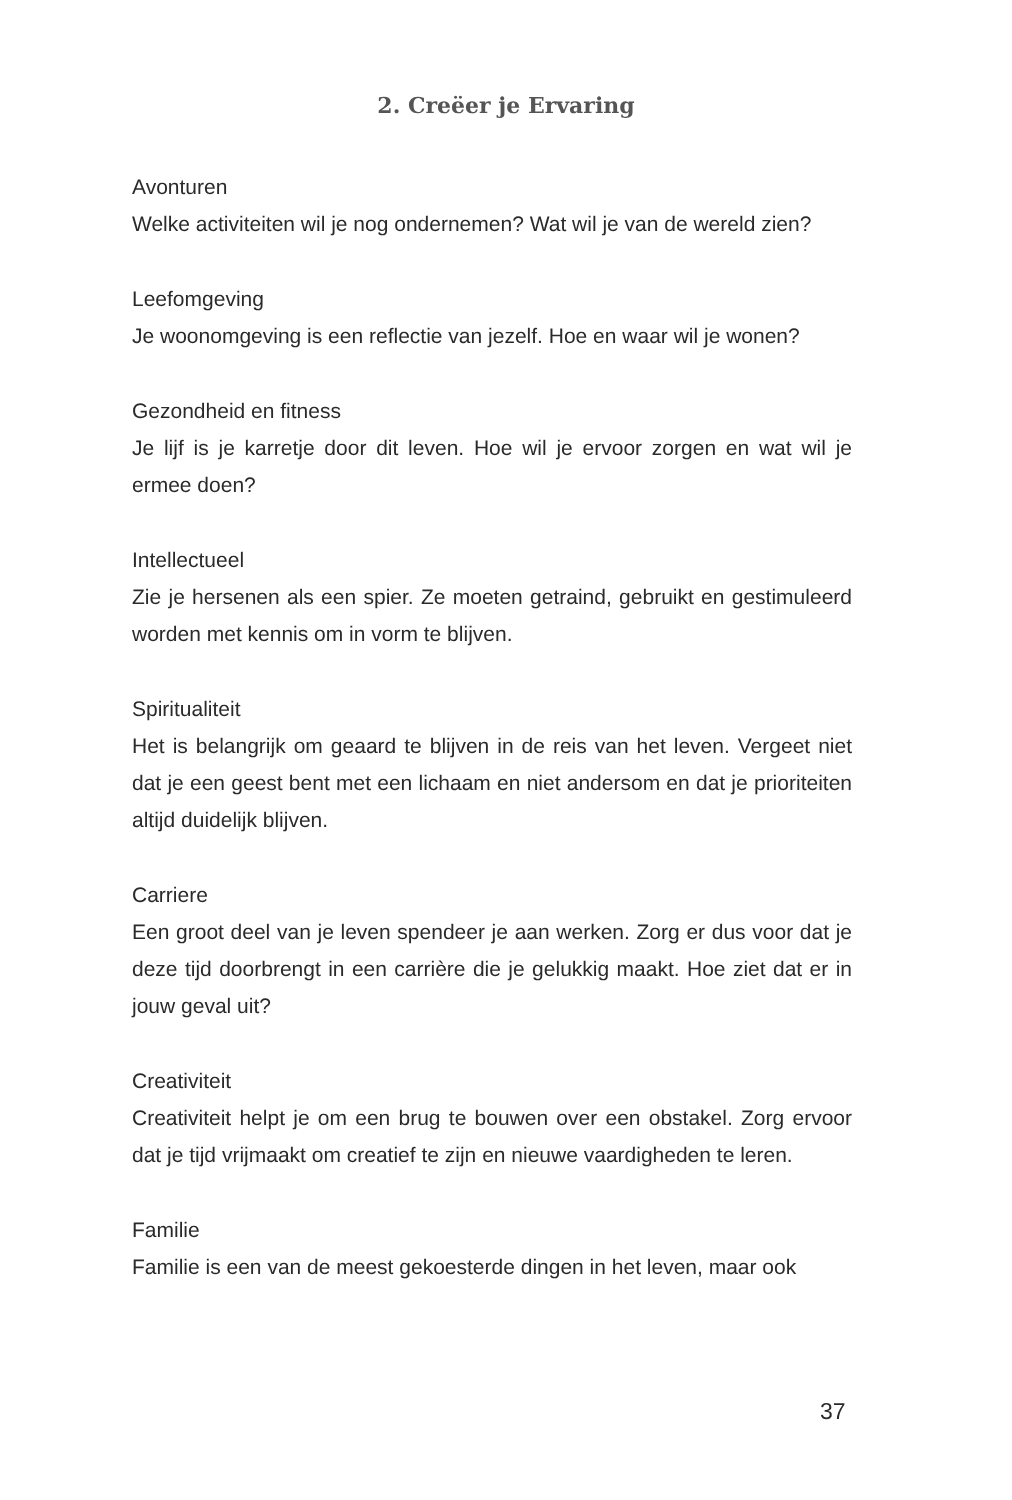2. Creëer je Ervaring
Avonturen
Welke activiteiten wil je nog ondernemen? Wat wil je van de wereld zien?
Leefomgeving
Je woonomgeving is een reflectie van jezelf. Hoe en waar wil je wonen?
Gezondheid en fitness
Je lijf is je karretje door dit leven. Hoe wil je ervoor zorgen en wat wil je ermee doen?
Intellectueel
Zie je hersenen als een spier. Ze moeten getraind, gebruikt en gesti­muleerd worden met kennis om in vorm te blijven.
Spiritualiteit
Het is belangrijk om geaard te blijven in de reis van het leven. Vergeet niet dat je een geest bent met een lichaam en niet andersom en dat je prioriteiten altijd duidelijk blijven.
Carriere
Een groot deel van je leven spendeer je aan werken. Zorg er dus voor dat je deze tijd doorbrengt in een carrière die je gelukkig maakt. Hoe ziet dat er in jouw geval uit?
Creativiteit
Creativiteit helpt je om een brug te bouwen over een obstakel. Zorg ervoor dat je tijd vrijmaakt om creatief te zijn en nieuwe vaardigheden te leren.
Familie
Familie is een van de meest gekoesterde dingen in het leven, maar ook
37